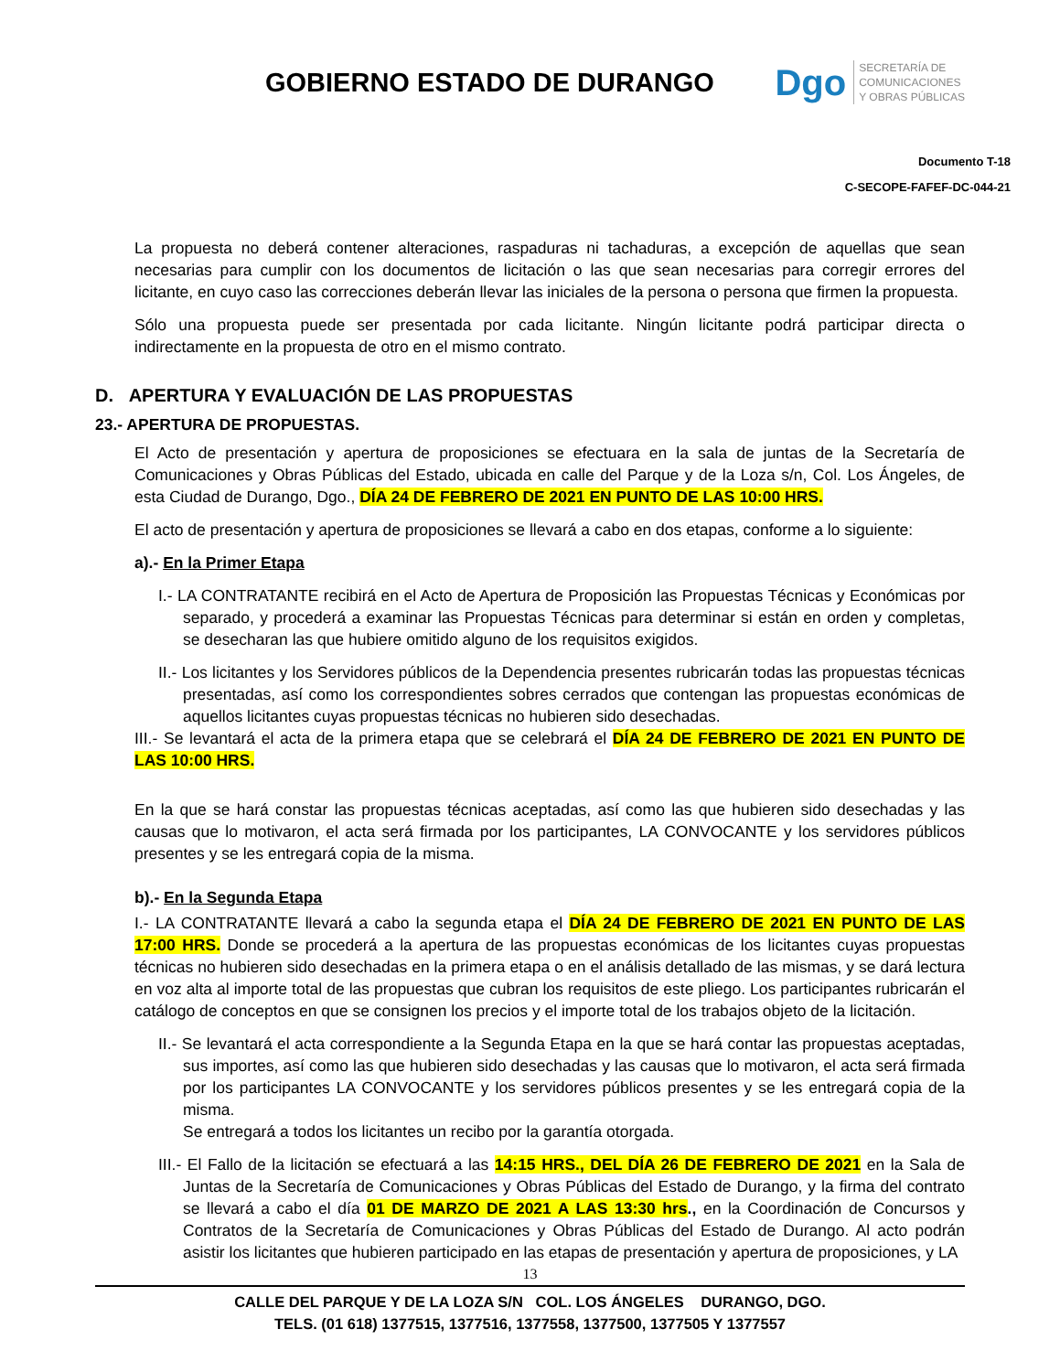GOBIERNO ESTADO DE DURANGO
Dgo
SECRETARÍA DE
COMUNICACIONES
Y OBRAS PÚBLICAS
Documento T-18
C-SECOPE-FAFEF-DC-044-21
La propuesta no deberá contener alteraciones, raspaduras ni tachaduras, a excepción de aquellas que sean necesarias para cumplir con los documentos de licitación o las que sean necesarias para corregir errores del licitante, en cuyo caso las correcciones deberán llevar las iniciales de la persona o persona que firmen la propuesta.
Sólo una propuesta puede ser presentada por cada licitante. Ningún licitante podrá participar directa o indirectamente en la propuesta de otro en el mismo contrato.
D. APERTURA Y EVALUACIÓN DE LAS PROPUESTAS
23.- APERTURA DE PROPUESTAS.
El Acto de presentación y apertura de proposiciones se efectuara en la sala de juntas de la Secretaría de Comunicaciones y Obras Públicas del Estado, ubicada en calle del Parque y de la Loza s/n, Col. Los Ángeles, de esta Ciudad de Durango, Dgo., DÍA 24 DE FEBRERO DE 2021 EN PUNTO DE LAS 10:00 HRS.
El acto de presentación y apertura de proposiciones se llevará a cabo en dos etapas, conforme a lo siguiente:
a).- En la Primer Etapa
I.- LA CONTRATANTE recibirá en el Acto de Apertura de Proposición las Propuestas Técnicas y Económicas por separado, y procederá a examinar las Propuestas Técnicas para determinar si están en orden y completas, se desecharan las que hubiere omitido alguno de los requisitos exigidos.
II.- Los licitantes y los Servidores públicos de la Dependencia presentes rubricarán todas las propuestas técnicas presentadas, así como los correspondientes sobres cerrados que contengan las propuestas económicas de aquellos licitantes cuyas propuestas técnicas no hubieren sido desechadas.
III.- Se levantará el acta de la primera etapa que se celebrará el DÍA 24 DE FEBRERO DE 2021 EN PUNTO DE LAS 10:00 HRS.
En la que se hará constar las propuestas técnicas aceptadas, así como las que hubieren sido desechadas y las causas que lo motivaron, el acta será firmada por los participantes, LA CONVOCANTE y los servidores públicos presentes y se les entregará copia de la misma.
b).- En la Segunda Etapa
I.- LA CONTRATANTE llevará a cabo la segunda etapa el DÍA 24 DE FEBRERO DE 2021 EN PUNTO DE LAS 17:00 HRS. Donde se procederá a la apertura de las propuestas económicas de los licitantes cuyas propuestas técnicas no hubieren sido desechadas en la primera etapa o en el análisis detallado de las mismas, y se dará lectura en voz alta al importe total de las propuestas que cubran los requisitos de este pliego. Los participantes rubricarán el catálogo de conceptos en que se consignen los precios y el importe total de los trabajos objeto de la licitación.
II.- Se levantará el acta correspondiente a la Segunda Etapa en la que se hará contar las propuestas aceptadas, sus importes, así como las que hubieren sido desechadas y las causas que lo motivaron, el acta será firmada por los participantes LA CONVOCANTE y los servidores públicos presentes y se les entregará copia de la misma.
Se entregará a todos los licitantes un recibo por la garantía otorgada.
III.- El Fallo de la licitación se efectuará a las 14:15 HRS., DEL DÍA 26 DE FEBRERO DE 2021 en la Sala de Juntas de la Secretaría de Comunicaciones y Obras Públicas del Estado de Durango, y la firma del contrato se llevará a cabo el día 01 DE MARZO DE 2021 A LAS 13:30 hrs., en la Coordinación de Concursos y Contratos de la Secretaría de Comunicaciones y Obras Públicas del Estado de Durango. Al acto podrán asistir los licitantes que hubieren participado en las etapas de presentación y apertura de proposiciones, y LA
13
CALLE DEL PARQUE Y DE LA LOZA S/N COL. LOS ÁNGELES DURANGO, DGO.
TELS. (01 618) 1377515, 1377516, 1377558, 1377500, 1377505 Y 1377557